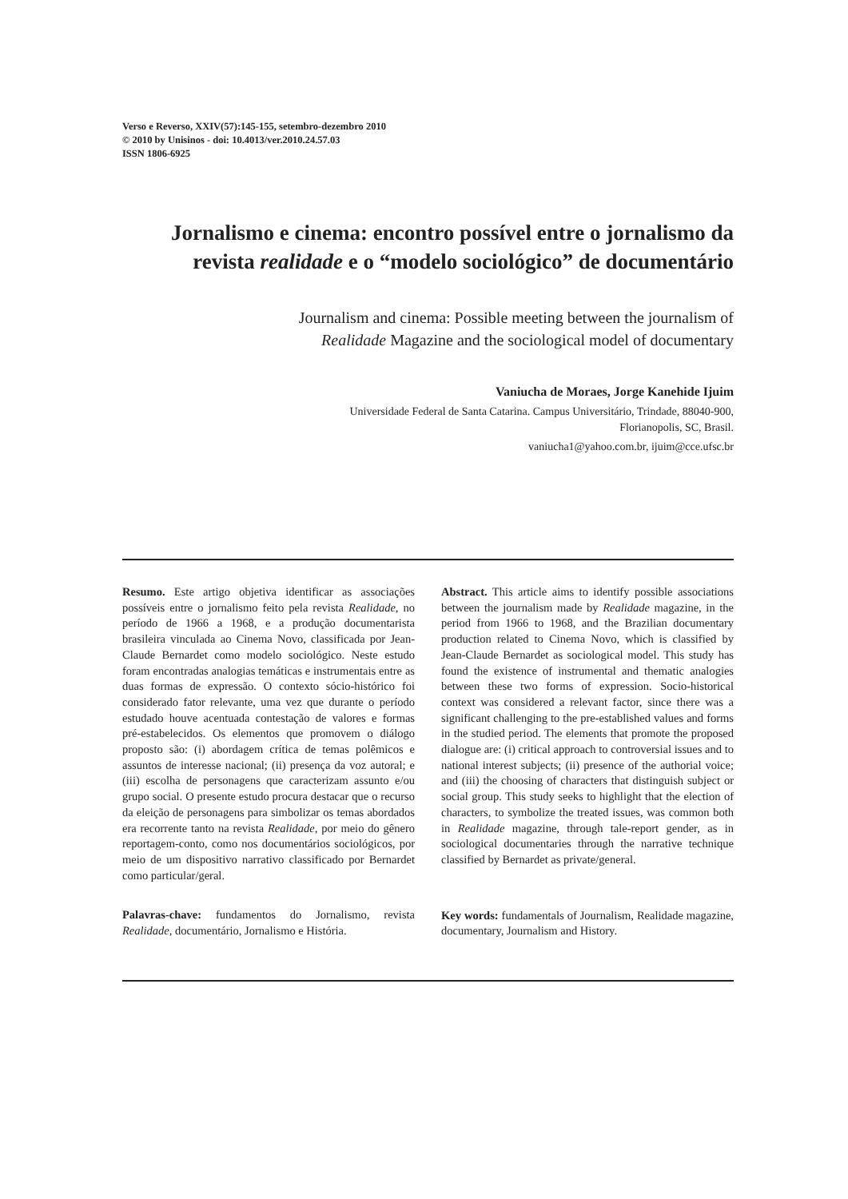Verso e Reverso, XXIV(57):145-155, setembro-dezembro 2010
© 2010 by Unisinos - doi: 10.4013/ver.2010.24.57.03
ISSN 1806-6925
Jornalismo e cinema: encontro possível entre o jornalismo da revista realidade e o “modelo sociológico” de documentário
Journalism and cinema: Possible meeting between the journalism of
Realidade Magazine and the sociological model of documentary
Vaniucha de Moraes, Jorge Kanehide Ijuim
Universidade Federal de Santa Catarina. Campus Universitário, Trindade, 88040-900,
Florianopolis, SC, Brasil.
vaniucha1@yahoo.com.br, ijuim@cce.ufsc.br
Resumo. Este artigo objetiva identificar as associações possíveis entre o jornalismo feito pela revista Realidade, no período de 1966 a 1968, e a produção documentarista brasileira vinculada ao Cinema Novo, classificada por Jean-Claude Bernardet como modelo sociológico. Neste estudo foram encontradas analogias temáticas e instrumentais entre as duas formas de expressão. O contexto sócio-histórico foi considerado fator relevante, uma vez que durante o período estudado houve acentuada contestação de valores e formas pré-estabelecidos. Os elementos que promovem o diálogo proposto são: (i) abordagem crítica de temas polêmicos e assuntos de interesse nacional; (ii) presença da voz autoral; e (iii) escolha de personagens que caracterizam assunto e/ou grupo social. O presente estudo procura destacar que o recurso da eleição de personagens para simbolizar os temas abordados era recorrente tanto na revista Realidade, por meio do gênero reportagem-conto, como nos documentários sociológicos, por meio de um dispositivo narrativo classificado por Bernardet como particular/geral.
Palavras-chave: fundamentos do Jornalismo, revista Realidade, documentário, Jornalismo e História.
Abstract. This article aims to identify possible associations between the journalism made by Realidade magazine, in the period from 1966 to 1968, and the Brazilian documentary production related to Cinema Novo, which is classified by Jean-Claude Bernardet as sociological model. This study has found the existence of instrumental and thematic analogies between these two forms of expression. Socio-historical context was considered a relevant factor, since there was a significant challenging to the pre-established values and forms in the studied period. The elements that promote the proposed dialogue are: (i) critical approach to controversial issues and to national interest subjects; (ii) presence of the authorial voice; and (iii) the choosing of characters that distinguish subject or social group. This study seeks to highlight that the election of characters, to symbolize the treated issues, was common both in Realidade magazine, through tale-report gender, as in sociological documentaries through the narrative technique classified by Bernardet as private/general.
Key words: fundamentals of Journalism, Realidade magazine, documentary, Journalism and History.